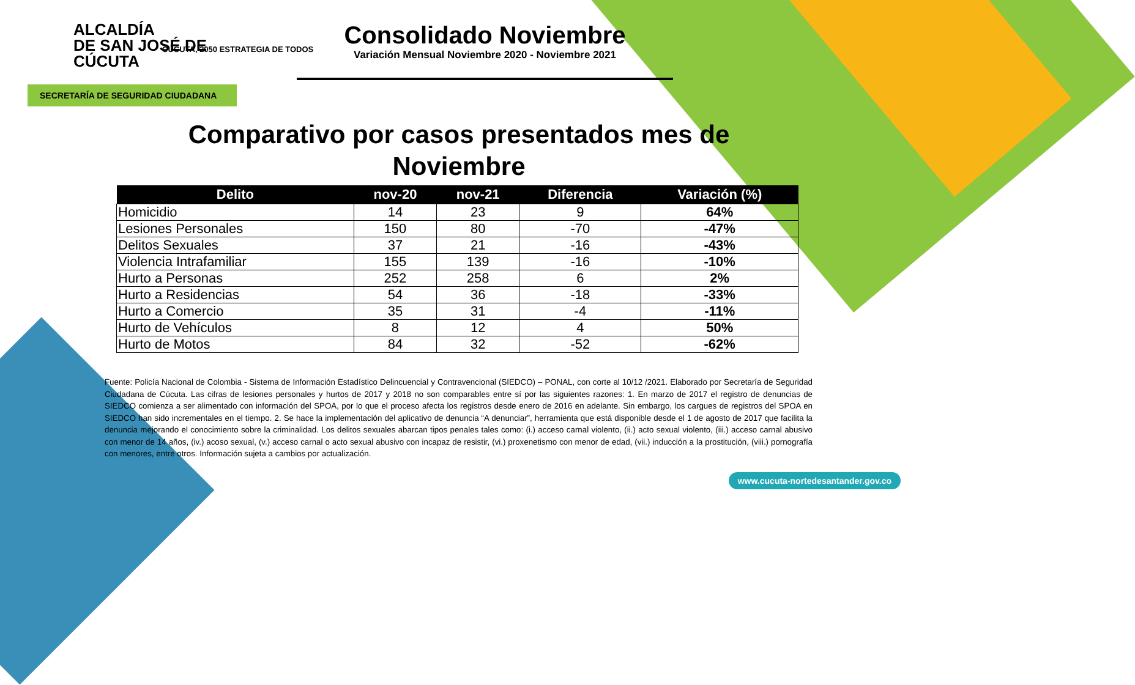ALCALDÍA
DE SAN JOSÉ DE
CÚCUTA
CÚCUTA, 2050 ESTRATEGIA DE TODOS
SECRETARÍA DE SEGURIDAD CIUDADANA
Consolidado Noviembre
Variación Mensual Noviembre 2020 - Noviembre 2021
Comparativo por casos presentados mes de
Noviembre
| Delito | nov-20 | nov-21 | Diferencia | Variación (%) |
| --- | --- | --- | --- | --- |
| Homicidio | 14 | 23 | 9 | 64% |
| Lesiones Personales | 150 | 80 | -70 | -47% |
| Delitos Sexuales | 37 | 21 | -16 | -43% |
| Violencia Intrafamiliar | 155 | 139 | -16 | -10% |
| Hurto a Personas | 252 | 258 | 6 | 2% |
| Hurto a Residencias | 54 | 36 | -18 | -33% |
| Hurto a Comercio | 35 | 31 | -4 | -11% |
| Hurto de Vehículos | 8 | 12 | 4 | 50% |
| Hurto de Motos | 84 | 32 | -52 | -62% |
Fuente: Policía Nacional de Colombia - Sistema de Información Estadístico Delincuencial y Contravencional (SIEDCO) – PONAL, con corte al 10/12 /2021. Elaborado por Secretaría de Seguridad Ciudadana de Cúcuta. Las cifras de lesiones personales y hurtos de 2017 y 2018 no son comparables entre sí por las siguientes razones: 1. En marzo de 2017 el registro de denuncias de SIEDCO comienza a ser alimentado con información del SPOA, por lo que el proceso afecta los registros desde enero de 2016 en adelante. Sin embargo, los cargues de registros del SPOA en SIEDCO han sido incrementales en el tiempo. 2. Se hace la implementación del aplicativo de denuncia “A denunciar”, herramienta que está disponible desde el 1 de agosto de 2017 que facilita la denuncia mejorando el conocimiento sobre la criminalidad. Los delitos sexuales abarcan tipos penales tales como: (i.) acceso carnal violento, (ii.) acto sexual violento, (iii.) acceso carnal abusivo con menor de 14 años, (iv.) acoso sexual, (v.) acceso carnal o acto sexual abusivo con incapaz de resistir, (vi.) proxenetismo con menor de edad, (vii.) inducción a la prostitución, (viii.) pornografía con menores, entre otros. Información sujeta a cambios por actualización.
www.cucuta-nortedesantander.gov.co